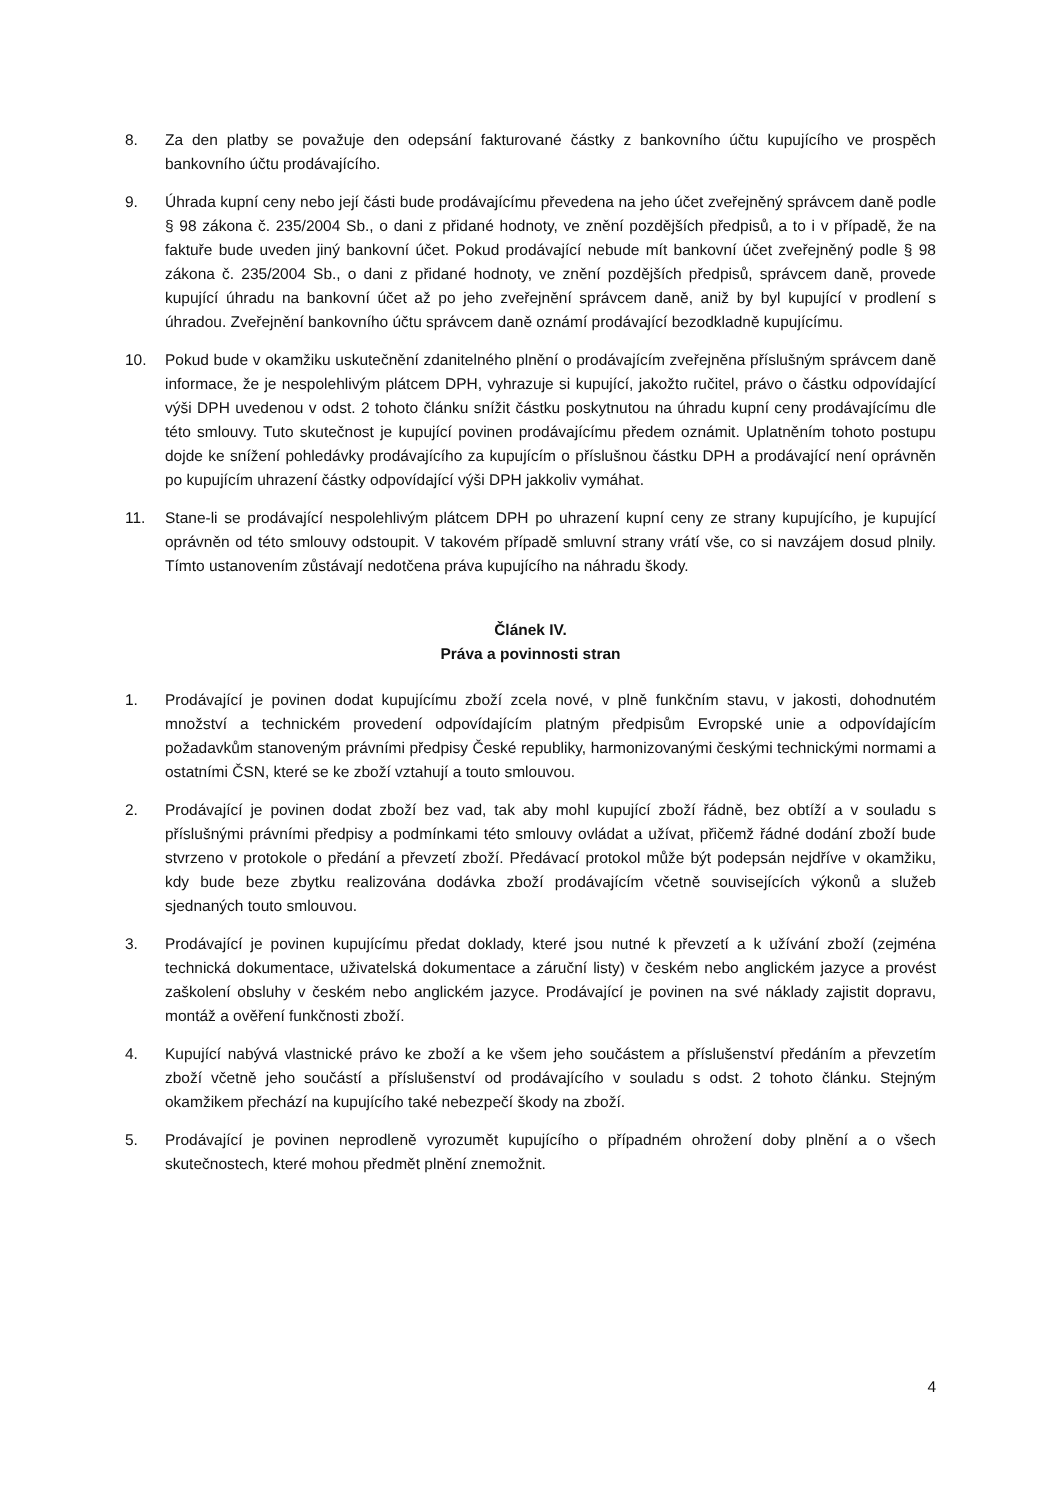8. Za den platby se považuje den odepsání fakturované částky z bankovního účtu kupujícího ve prospěch bankovního účtu prodávajícího.
9. Úhrada kupní ceny nebo její části bude prodávajícímu převedena na jeho účet zveřejněný správcem daně podle § 98 zákona č. 235/2004 Sb., o dani z přidané hodnoty, ve znění pozdějších předpisů, a to i v případě, že na faktuře bude uveden jiný bankovní účet. Pokud prodávající nebude mít bankovní účet zveřejněný podle § 98 zákona č. 235/2004 Sb., o dani z přidané hodnoty, ve znění pozdějších předpisů, správcem daně, provede kupující úhradu na bankovní účet až po jeho zveřejnění správcem daně, aniž by byl kupující v prodlení s úhradou. Zveřejnění bankovního účtu správcem daně oznámí prodávající bezodkladně kupujícímu.
10. Pokud bude v okamžiku uskutečnění zdanitelného plnění o prodávajícím zveřejněna příslušným správcem daně informace, že je nespolehlivým plátcem DPH, vyhrazuje si kupující, jakožto ručitel, právo o částku odpovídající výši DPH uvedenou v odst. 2 tohoto článku snížit částku poskytnutou na úhradu kupní ceny prodávajícímu dle této smlouvy. Tuto skutečnost je kupující povinen prodávajícímu předem oznámit. Uplatněním tohoto postupu dojde ke snížení pohledávky prodávajícího za kupujícím o příslušnou částku DPH a prodávající není oprávněn po kupujícím uhrazení částky odpovídající výši DPH jakkoliv vymáhat.
11. Stane-li se prodávající nespolehlivým plátcem DPH po uhrazení kupní ceny ze strany kupujícího, je kupující oprávněn od této smlouvy odstoupit. V takovém případě smluvní strany vrátí vše, co si navzájem dosud plnily. Tímto ustanovením zůstávají nedotčena práva kupujícího na náhradu škody.
Článek IV.
Práva a povinnosti stran
1. Prodávající je povinen dodat kupujícímu zboží zcela nové, v plně funkčním stavu, v jakosti, dohodnutém množství a technickém provedení odpovídajícím platným předpisům Evropské unie a odpovídajícím požadavkům stanoveným právními předpisy České republiky, harmonizovanými českými technickými normami a ostatními ČSN, které se ke zboží vztahují a touto smlouvou.
2. Prodávající je povinen dodat zboží bez vad, tak aby mohl kupující zboží řádně, bez obtíží a v souladu s příslušnými právními předpisy a podmínkami této smlouvy ovládat a užívat, přičemž řádné dodání zboží bude stvrzeno v protokole o předání a převzetí zboží. Předávací protokol může být podepsán nejdříve v okamžiku, kdy bude beze zbytku realizována dodávka zboží prodávajícím včetně souvisejících výkonů a služeb sjednaných touto smlouvou.
3. Prodávající je povinen kupujícímu předat doklady, které jsou nutné k převzetí a k užívání zboží (zejména technická dokumentace, uživatelská dokumentace a záruční listy) v českém nebo anglickém jazyce a provést zaškolení obsluhy v českém nebo anglickém jazyce. Prodávající je povinen na své náklady zajistit dopravu, montáž a ověření funkčnosti zboží.
4. Kupující nabývá vlastnické právo ke zboží a ke všem jeho součástem a příslušenství předáním a převzetím zboží včetně jeho součástí a příslušenství od prodávajícího v souladu s odst. 2 tohoto článku. Stejným okamžikem přechází na kupujícího také nebezpečí škody na zboží.
5. Prodávající je povinen neprodleně vyrozumět kupujícího o případném ohrožení doby plnění a o všech skutečnostech, které mohou předmět plnění znemožnit.
4